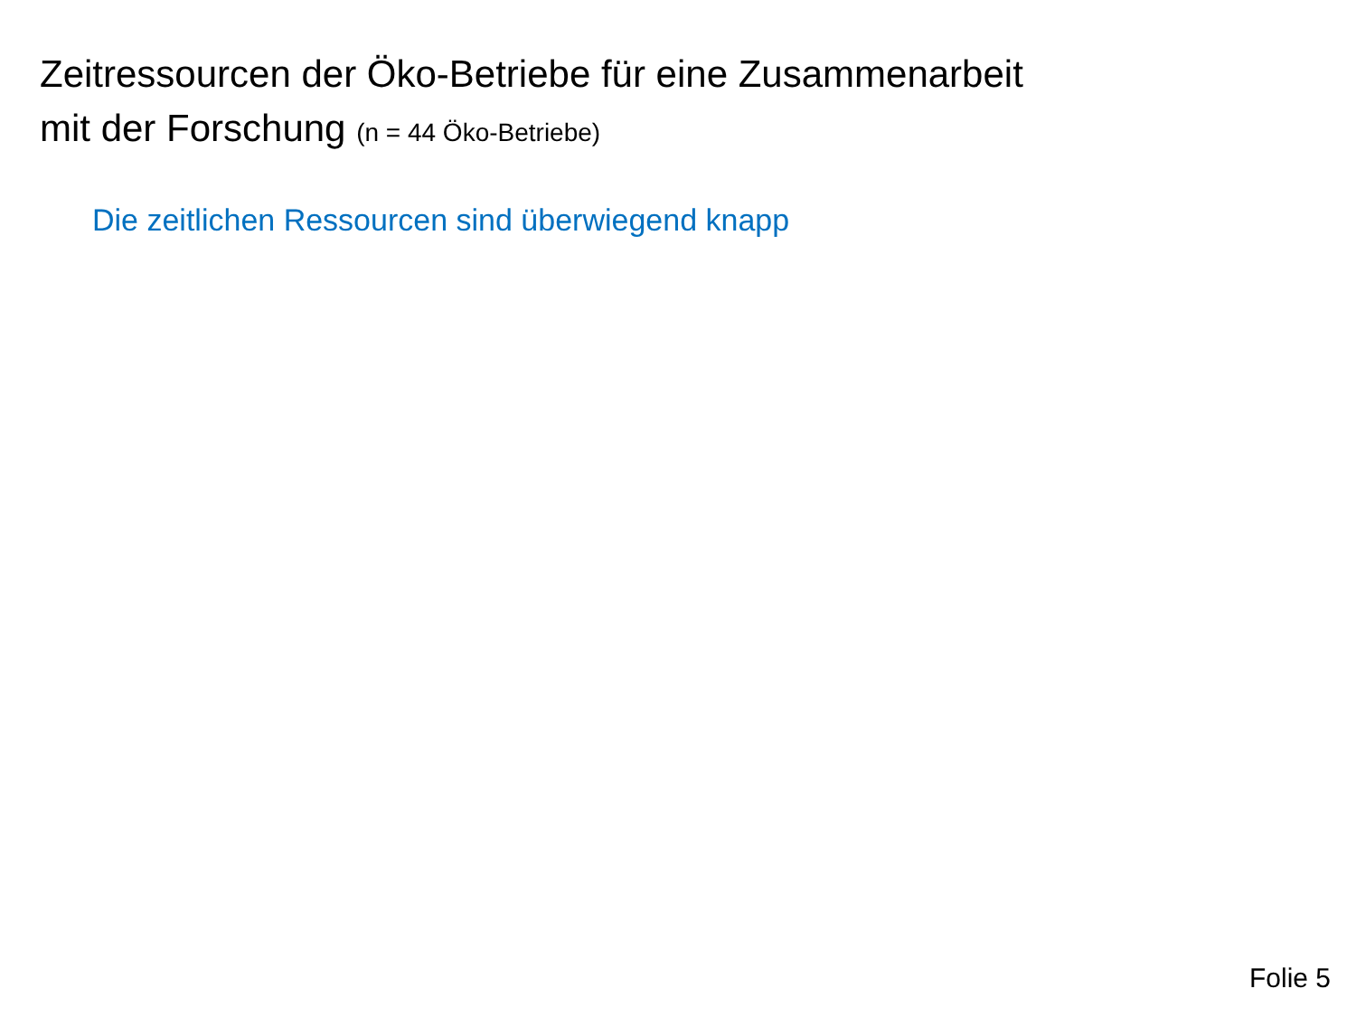Zeitressourcen der Öko-Betriebe für eine Zusammenarbeit
mit der Forschung (n = 44 Öko-Betriebe)
Die zeitlichen Ressourcen sind überwiegend knapp
Folie 5